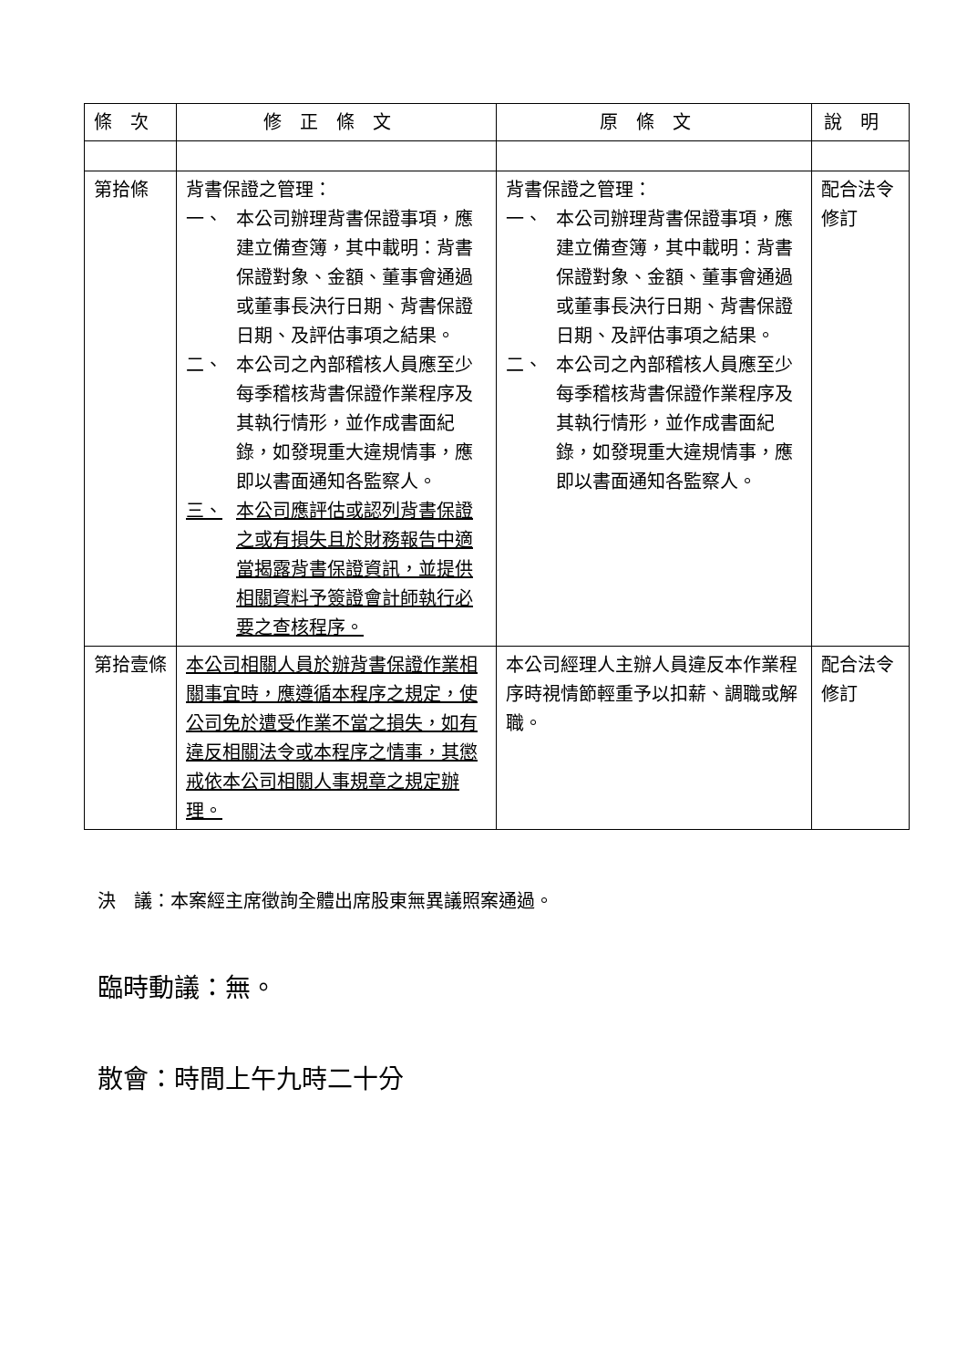| 條次 | 修正條文 | 原條文 | 說明 |
| --- | --- | --- | --- |
| 第拾條 | 背書保證之管理： 一、 本公司辦理背書保證事項，應建立備查簿，其中載明：背書保證對象、金額、董事會通過或董事長決行日期、背書保證日期、及評估事項之結果。 二、 本公司之內部稽核人員應至少每季稽核背書保證作業程序及其執行情形，並作成書面紀錄，如發現重大違規情事，應即以書面通知各監察人。 三、 本公司應評估或認列背書保證之或有損失且於財務報告中適當揭露背書保證資訊，並提供相關資料予簽證會計師執行必要之查核程序。 | 背書保證之管理： 一、 本公司辦理背書保證事項，應建立備查簿，其中載明：背書保證對象、金額、董事會通過或董事長決行日期、背書保證日期、及評估事項之結果。 二、 本公司之內部稽核人員應至少每季稽核背書保證作業程序及其執行情形，並作成書面紀錄，如發現重大違規情事，應即以書面通知各監察人。 | 配合法令修訂 |
| 第拾壹條 | 本公司相關人員於辦背書保證作業相關事宜時，應遵循本程序之規定，使公司免於遭受作業不當之損失，如有違反相關法令或本程序之情事，其懲戒依本公司相關人事規章之規定辦理。 | 本公司經理人主辦人員違反本作業程序時視情節輕重予以扣薪、調職或解職。 | 配合法令修訂 |
決　議：本案經主席徵詢全體出席股東無異議照案通過。
臨時動議：無。
散會：時間上午九時二十分